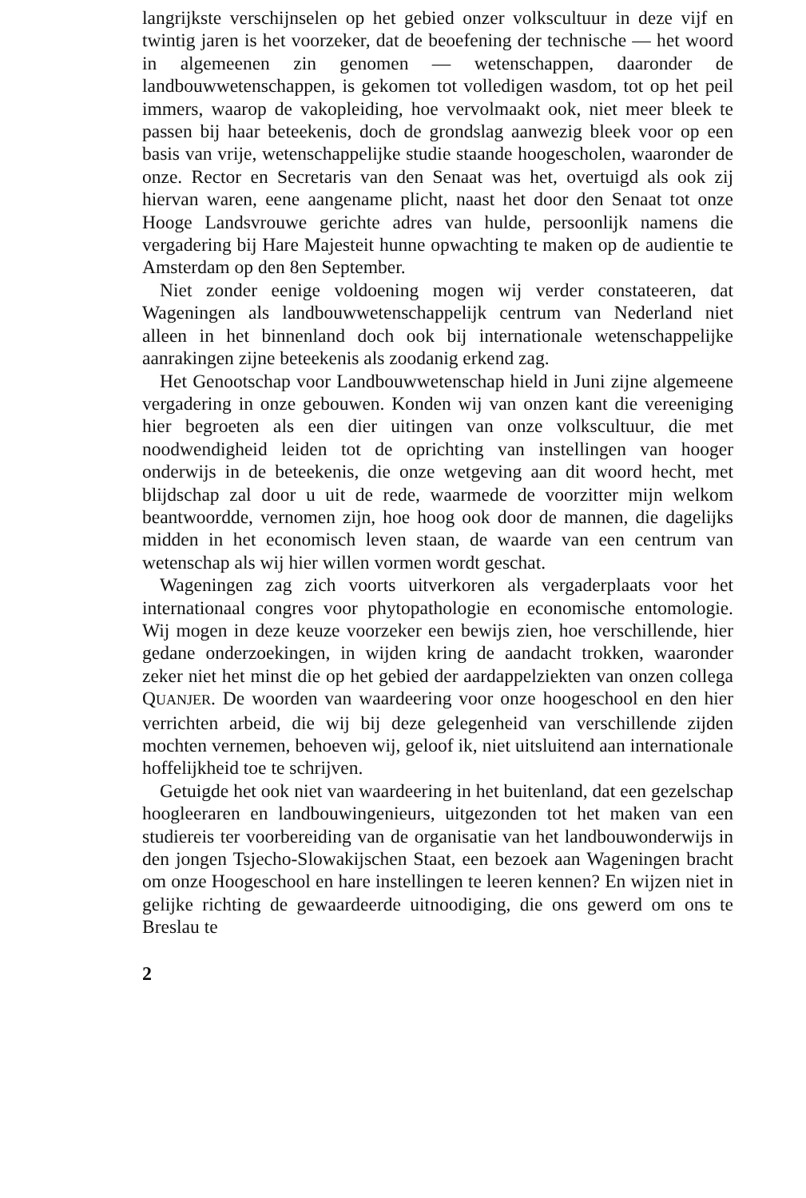langrijkste verschijnselen op het gebied onzer volkscultuur in deze vijf en twintig jaren is het voorzeker, dat de beoefening der technische — het woord in algemeenen zin genomen — wetenschappen, daaronder de landbouwwetenschappen, is gekomen tot volledigen wasdom, tot op het peil immers, waarop de vakopleiding, hoe vervolmaakt ook, niet meer bleek te passen bij haar beteekenis, doch de grondslag aanwezig bleek voor op een basis van vrije, wetenschappelijke studie staande hoogescholen, waaronder de onze. Rector en Secretaris van den Senaat was het, overtuigd als ook zij hiervan waren, eene aangename plicht, naast het door den Senaat tot onze Hooge Landsvrouwe gerichte adres van hulde, persoonlijk namens die vergadering bij Hare Majesteit hunne opwachting te maken op de audientie te Amsterdam op den 8en September.
Niet zonder eenige voldoening mogen wij verder constateeren, dat Wageningen als landbouwwetenschappelijk centrum van Nederland niet alleen in het binnenland doch ook bij internationale wetenschappelijke aanrakingen zijne beteekenis als zoodanig erkend zag.
Het Genootschap voor Landbouwwetenschap hield in Juni zijne algemeene vergadering in onze gebouwen. Konden wij van onzen kant die vereeniging hier begroeten als een dier uitingen van onze volkscultuur, die met noodwendigheid leiden tot de oprichting van instellingen van hooger onderwijs in de beteekenis, die onze wetgeving aan dit woord hecht, met blijdschap zal door u uit de rede, waarmede de voorzitter mijn welkom beantwoordde, vernomen zijn, hoe hoog ook door de mannen, die dagelijks midden in het economisch leven staan, de waarde van een centrum van wetenschap als wij hier willen vormen wordt geschat.
Wageningen zag zich voorts uitverkoren als vergaderplaats voor het internationaal congres voor phytopathologie en economische entomologie. Wij mogen in deze keuze voorzeker een bewijs zien, hoe verschillende, hier gedane onderzoekingen, in wijden kring de aandacht trokken, waaronder zeker niet het minst die op het gebied der aardappelziekten van onzen collega QUANJER. De woorden van waardeering voor onze hoogeschool en den hier verrichten arbeid, die wij bij deze gelegenheid van verschillende zijden mochten vernemen, behoeven wij, geloof ik, niet uitsluitend aan internationale hoffelijkheid toe te schrijven.
Getuigde het ook niet van waardeering in het buitenland, dat een gezelschap hoogleeraren en landbouwingenieurs, uitgezonden tot het maken van een studiereis ter voorbereiding van de organisatie van het landbouwonderwijs in den jongen Tsjecho-Slowakijschen Staat, een bezoek aan Wageningen bracht om onze Hoogeschool en hare instellingen te leeren kennen? En wijzen niet in gelijke richting de gewaardeerde uitnoodiging, die ons gewerd om ons te Breslau te
2